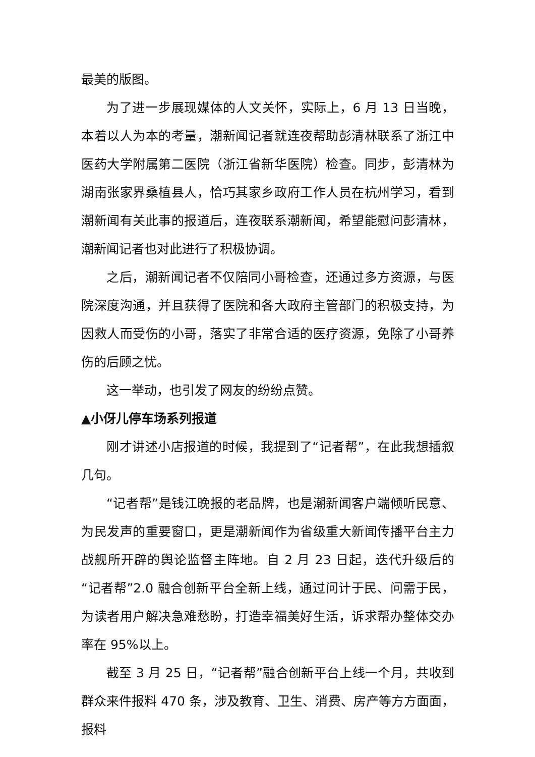最美的版图。
为了进一步展现媒体的人文关怀，实际上，6 月 13 日当晚，本着以人为本的考量，潮新闻记者就连夜帮助彭清林联系了浙江中医药大学附属第二医院（浙江省新华医院）检查。同步，彭清林为湖南张家界桑植县人，恰巧其家乡政府工作人员在杭州学习，看到潮新闻有关此事的报道后，连夜联系潮新闻，希望能慰问彭清林，潮新闻记者也对此进行了积极协调。
之后，潮新闻记者不仅陪同小哥检查，还通过多方资源，与医院深度沟通，并且获得了医院和各大政府主管部门的积极支持，为因救人而受伤的小哥，落实了非常合适的医疗资源，免除了小哥养伤的后顾之忧。
这一举动，也引发了网友的纷纷点赞。
▲小伢儿停车场系列报道
刚才讲述小店报道的时候，我提到了“记者帮”，在此我想插叙几句。
“记者帮”是钱江晚报的老品牌，也是潮新闻客户端倾听民意、为民发声的重要窗口，更是潮新闻作为省级重大新闻传播平台主力战舰所开辟的舆论监督主阵地。自 2 月 23 日起，迭代升级后的“记者帮”2.0 融合创新平台全新上线，通过问计于民、问需于民，为读者用户解决急难愁盼，打造幸福美好生活，诉求帮办整体交办率在 95%以上。
截至 3 月 25 日，“记者帮”融合创新平台上线一个月，共收到群众来件报料 470 条，涉及教育、卫生、消费、房产等方方面面，报料